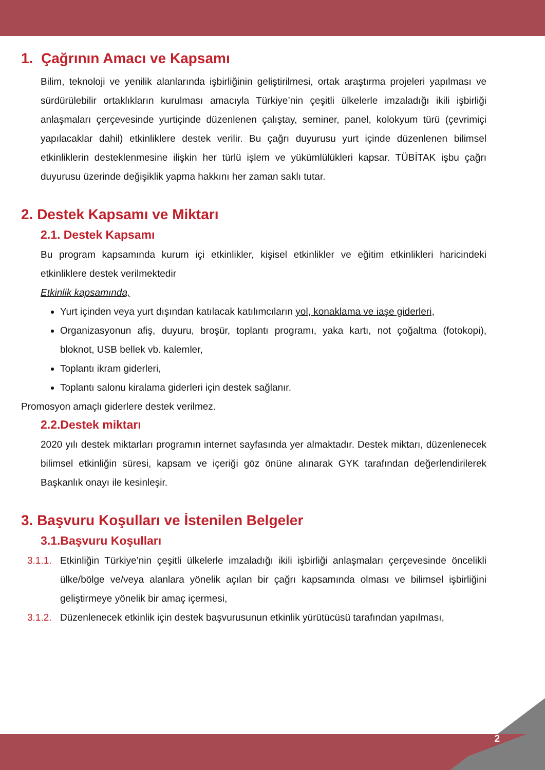1. Çağrının Amacı ve Kapsamı
Bilim, teknoloji ve yenilik alanlarında işbirliğinin geliştirilmesi, ortak araştırma projeleri yapılması ve sürdürülebilir ortaklıkların kurulması amacıyla Türkiye’nin çeşitli ülkelerle imzaladığı ikili işbirliği anlaşmaları çerçevesinde yurtiçinde düzenlenen çalıştay, seminer, panel, kolokyum türü (çevrimiçi yapılacaklar dahil) etkinliklere destek verilir. Bu çağrı duyurusu yurt içinde düzenlenen bilimsel etkinliklerin desteklenmesine ilişkin her türlü işlem ve yükümlülükleri kapsar. TÜBİTAK işbu çağrı duyurusu üzerinde değişiklik yapma hakkını her zaman saklı tutar.
2. Destek Kapsamı ve Miktarı
2.1. Destek Kapsamı
Bu program kapsamında kurum içi etkinlikler, kişisel etkinlikler ve eğitim etkinlikleri haricindeki etkinliklere destek verilmektedir
Etkinlik kapsamında,
Yurt içinden veya yurt dışından katılacak katılımcıların yol, konaklama ve iaşe giderleri,
Organizasyonun afiş, duyuru, broşür, toplantı programı, yaka kartı, not çoğaltma (fotokopi), bloknot, USB bellek vb. kalemler,
Toplantı ikram giderleri,
Toplantı salonu kiralama giderleri için destek sağlanır.
Promosyon amaçlı giderlere destek verilmez.
2.2.Destek miktarı
2020 yılı destek miktarları programın internet sayfasında yer almaktadır. Destek miktarı, düzenlenecek bilimsel etkinliğin süresi, kapsam ve içeriği göz önüne alınarak GYK tarafından değerlendirilerek Başkanlık onayı ile kesinleşir.
3. Başvuru Koşulları ve İstenilen Belgeler
3.1.Başvuru Koşulları
3.1.1.
Etkinliğin Türkiye’nin çeşitli ülkelerle imzaladığı ikili işbirliği anlaşmaları çerçevesinde öncelikli ülke/bölge ve/veya alanlara yönelik açılan bir çağrı kapsamında olması ve bilimsel işbirliğini geliştirmeye yönelik bir amaç içermesi,
3.1.2.
Düzenlenecek etkinlik için destek başvurusunun etkinlik yürütücüsü tarafından yapılması,
2